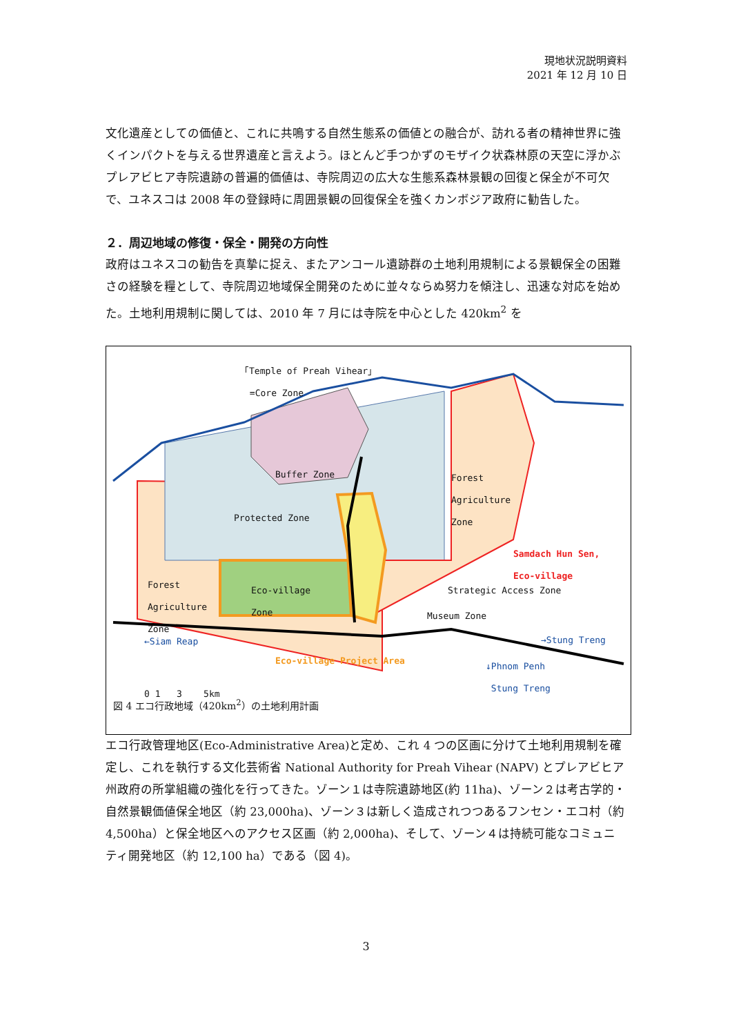現地状況説明資料
2021 年 12 月 10 日
文化遺産としての価値と、これに共鳴する自然生態系の価値との融合が、訪れる者の精神世界に強くインパクトを与える世界遺産と言えよう。ほとんど手つかずのモザイク状森林原の天空に浮かぶプレアビヒア寺院遺跡の普遍的価値は、寺院周辺の広大な生態系森林景観の回復と保全が不可欠で、ユネスコは 2008 年の登録時に周囲景観の回復保全を強くカンボジア政府に勧告した。
２．周辺地域の修復・保全・開発の方向性
政府はユネスコの勧告を真摯に捉え、またアンコール遺跡群の土地利用規制による景観保全の困難さの経験を糧として、寺院周辺地域保全開発のために並々ならぬ努力を傾注し、迅速な対応を始めた。土地利用規制に関しては、2010 年 7 月には寺院を中心とした 420km<sup>2</sup> を
｢Temple of Preah Vihear｣
=Core Zone
Buffer Zone
Protected Zone
Forest
Agriculture
Zone
Samdach Hun Sen,
Eco-village
Forest
Agriculture
Zone
Eco-village
Zone
Strategic Access Zone
Museum Zone
←Siam Reap →Stung Treng
Eco-village Project Area
↓Phnom Penh
Stung Treng
0 1 3 5km
図 4 エコ行政地域（420km<sup>2</sup>）の土地利用計画
エコ行政管理地区(Eco-Administrative Area)と定め、これ 4 つの区画に分けて土地利用規制を確定し、これを執行する文化芸術省 National Authority for Preah Vihear (NAPV) とプレアビヒア州政府の所掌組織の強化を行ってきた。ゾーン１は寺院遺跡地区(約 11ha)、ゾーン２は考古学的・自然景観価値保全地区（約 23,000ha)、ゾーン３は新しく造成されつつあるフンセン・エコ村（約 4,500ha）と保全地区へのアクセス区画（約 2,000ha)、そして、ゾーン４は持続可能なコミュニティ開発地区（約 12,100 ha）である（図 4)。
3